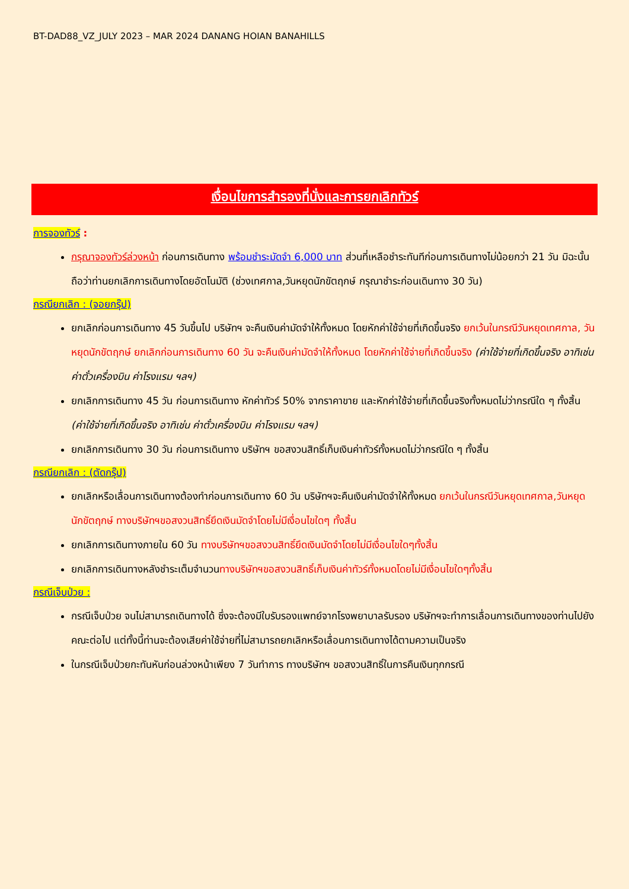BT-DAD88_VZ_JULY 2023 – MAR 2024 DANANG HOIAN BANAHILLS
เงื่อนไขการสำรองที่นั่งและการยกเลิกทัวร์
การจองทัวร์ :
กรุณาจองทัวร์ล่วงหน้า ก่อนการเดินทาง พร้อมชำระมัดจำ 6,000 บาท ส่วนที่เหลือชำระทันทีก่อนการเดินทางไม่น้อยกว่า 21 วัน มิฉะนั้นถือว่าท่านยกเลิกการเดินทางโดยอัตโนมัติ (ช่วงเทศกาล,วันหยุดนักขัตฤกษ์ กรุณาชำระก่อนเดินทาง 30 วัน)
กรณียกเลิก : (จอยกรุ๊ป)
ยกเลิกก่อนการเดินทาง 45 วันขึ้นไป บริษัทฯ จะคืนเงินค่ามัดจำให้ทั้งหมด โดยหักค่าใช้จ่ายที่เกิดขึ้นจริง ยกเว้นในกรณีวันหยุดเทศกาล, วันหยุดนักขัตฤกษ์ ยกเลิกก่อนการเดินทาง 60 วัน จะคืนเงินค่ามัดจำให้ทั้งหมด โดยหักค่าใช้จ่ายที่เกิดขึ้นจริง (ค่าใช้จ่ายที่เกิดขึ้นจริง อาทิเช่น ค่าตั๋วเครื่องบิน ค่าโรงแรม ฯลฯ)
ยกเลิกการเดินทาง 45 วัน ก่อนการเดินทาง หักค่าทัวร์ 50% จากราคาขาย และหักค่าใช้จ่ายที่เกิดขึ้นจริงทั้งหมดไม่ว่ากรณีใด ๆ ทั้งสิ้น (ค่าใช้จ่ายที่เกิดขึ้นจริง อาทิเช่น ค่าตั๋วเครื่องบิน ค่าโรงแรม ฯลฯ)
ยกเลิกการเดินทาง 30 วัน ก่อนการเดินทาง บริษัทฯ ขอสงวนสิทธิ์เก็บเงินค่าทัวร์ทั้งหมดไม่ว่ากรณีใด ๆ ทั้งสิ้น
กรณียกเลิก : (ตัดกรุ๊ป)
ยกเลิกหรือเลื่อนการเดินทางต้องทำก่อนการเดินทาง 60 วัน บริษัทฯจะคืนเงินค่ามัดจำให้ทั้งหมด ยกเว้นในกรณีวันหยุดเทศกาล,วันหยุดนักขัตฤกษ์ ทางบริษัทฯขอสงวนสิทธิ์ยึดเงินมัดจำโดยไม่มีเงื่อนไขใดๆ ทั้งสิ้น
ยกเลิกการเดินทางภายใน 60 วัน ทางบริษัทฯขอสงวนสิทธิ์ยึดเงินมัดจำโดยไม่มีเงื่อนไขใดๆทั้งสิ้น
ยกเลิกการเดินทางหลังชำระเต็มจำนวนทางบริษัทฯขอสงวนสิทธิ์เก็บเงินค่าทัวร์ทั้งหมดโดยไม่มีเงื่อนไขใดๆทั้งสิ้น
กรณีเจ็บป่วย :
กรณีเจ็บป่วย จนไม่สามารถเดินทางได้ ซึ่งจะต้องมีใบรับรองแพทย์จากโรงพยาบาลรับรอง บริษัทฯจะทำการเลื่อนการเดินทางของท่านไปยังคณะต่อไป แต่ทั้งนี้ท่านจะต้องเสียค่าใช้จ่ายที่ไม่สามารถยกเลิกหรือเลื่อนการเดินทางได้ตามความเป็นจริง
ในกรณีเจ็บป่วยกะทันหันก่อนล่วงหน้าเพียง 7 วันทำการ ทางบริษัทฯ ขอสงวนสิทธิ์ในการคืนเงินทุกกรณี